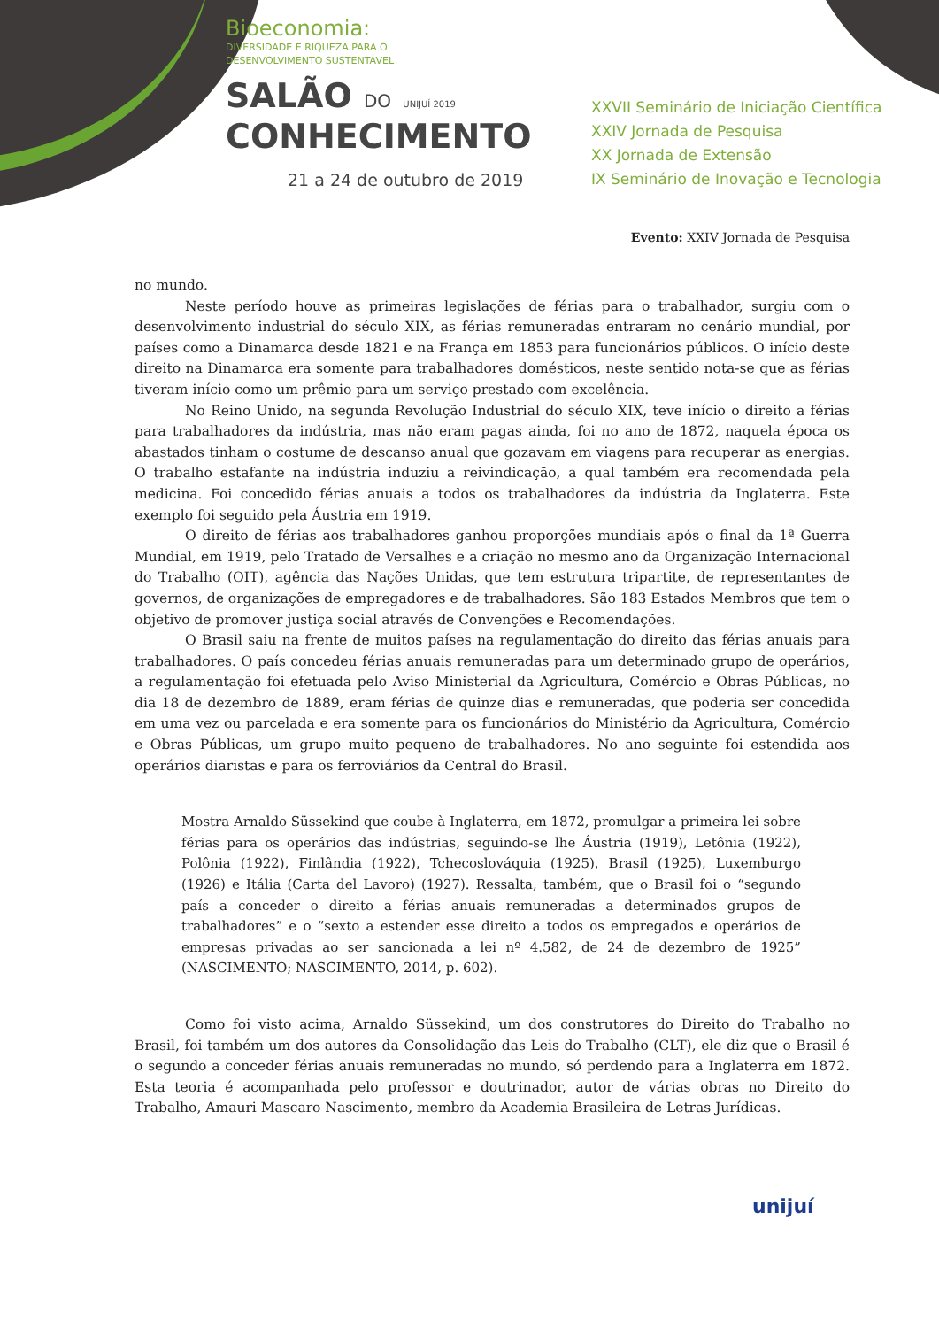Bioeconomia:
DIVERSIDADE E RIQUEZA PARA O
DESENVOLVIMENTO SUSTENTÁVEL
SALÃO DO UNIJUÍ 2019
CONHECIMENTO
21 a 24 de outubro de 2019
XXVII Seminário de Iniciação Científica
XXIV Jornada de Pesquisa
XX Jornada de Extensão
IX Seminário de Inovação e Tecnologia
Evento: XXIV Jornada de Pesquisa
no mundo.
Neste período houve as primeiras legislações de férias para o trabalhador, surgiu com o desenvolvimento industrial do século XIX, as férias remuneradas entraram no cenário mundial, por países como a Dinamarca desde 1821 e na França em 1853 para funcionários públicos. O início deste direito na Dinamarca era somente para trabalhadores domésticos, neste sentido nota-se que as férias tiveram início como um prêmio para um serviço prestado com excelência.
No Reino Unido, na segunda Revolução Industrial do século XIX, teve início o direito a férias para trabalhadores da indústria, mas não eram pagas ainda, foi no ano de 1872, naquela época os abastados tinham o costume de descanso anual que gozavam em viagens para recuperar as energias. O trabalho estafante na indústria induziu a reivindicação, a qual também era recomendada pela medicina. Foi concedido férias anuais a todos os trabalhadores da indústria da Inglaterra. Este exemplo foi seguido pela Áustria em 1919.
O direito de férias aos trabalhadores ganhou proporções mundiais após o final da 1ª Guerra Mundial, em 1919, pelo Tratado de Versalhes e a criação no mesmo ano da Organização Internacional do Trabalho (OIT), agência das Nações Unidas, que tem estrutura tripartite, de representantes de governos, de organizações de empregadores e de trabalhadores. São 183 Estados Membros que tem o objetivo de promover justiça social através de Convenções e Recomendações.
O Brasil saiu na frente de muitos países na regulamentação do direito das férias anuais para trabalhadores. O país concedeu férias anuais remuneradas para um determinado grupo de operários, a regulamentação foi efetuada pelo Aviso Ministerial da Agricultura, Comércio e Obras Públicas, no dia 18 de dezembro de 1889, eram férias de quinze dias e remuneradas, que poderia ser concedida em uma vez ou parcelada e era somente para os funcionários do Ministério da Agricultura, Comércio e Obras Públicas, um grupo muito pequeno de trabalhadores. No ano seguinte foi estendida aos operários diaristas e para os ferroviários da Central do Brasil.
Mostra Arnaldo Süssekind que coube à Inglaterra, em 1872, promulgar a primeira lei sobre férias para os operários das indústrias, seguindo-se lhe Áustria (1919), Letônia (1922), Polônia (1922), Finlândia (1922), Tchecoslováquia (1925), Brasil (1925), Luxemburgo (1926) e Itália (Carta del Lavoro) (1927). Ressalta, também, que o Brasil foi o “segundo país a conceder o direito a férias anuais remuneradas a determinados grupos de trabalhadores” e o “sexto a estender esse direito a todos os empregados e operários de empresas privadas ao ser sancionada a lei nº 4.582, de 24 de dezembro de 1925” (NASCIMENTO; NASCIMENTO, 2014, p. 602).
Como foi visto acima, Arnaldo Süssekind, um dos construtores do Direito do Trabalho no Brasil, foi também um dos autores da Consolidação das Leis do Trabalho (CLT), ele diz que o Brasil é o segundo a conceder férias anuais remuneradas no mundo, só perdendo para a Inglaterra em 1872. Esta teoria é acompanhada pelo professor e doutrinador, autor de várias obras no Direito do Trabalho, Amauri Mascaro Nascimento, membro da Academia Brasileira de Letras Jurídicas.
unijuí